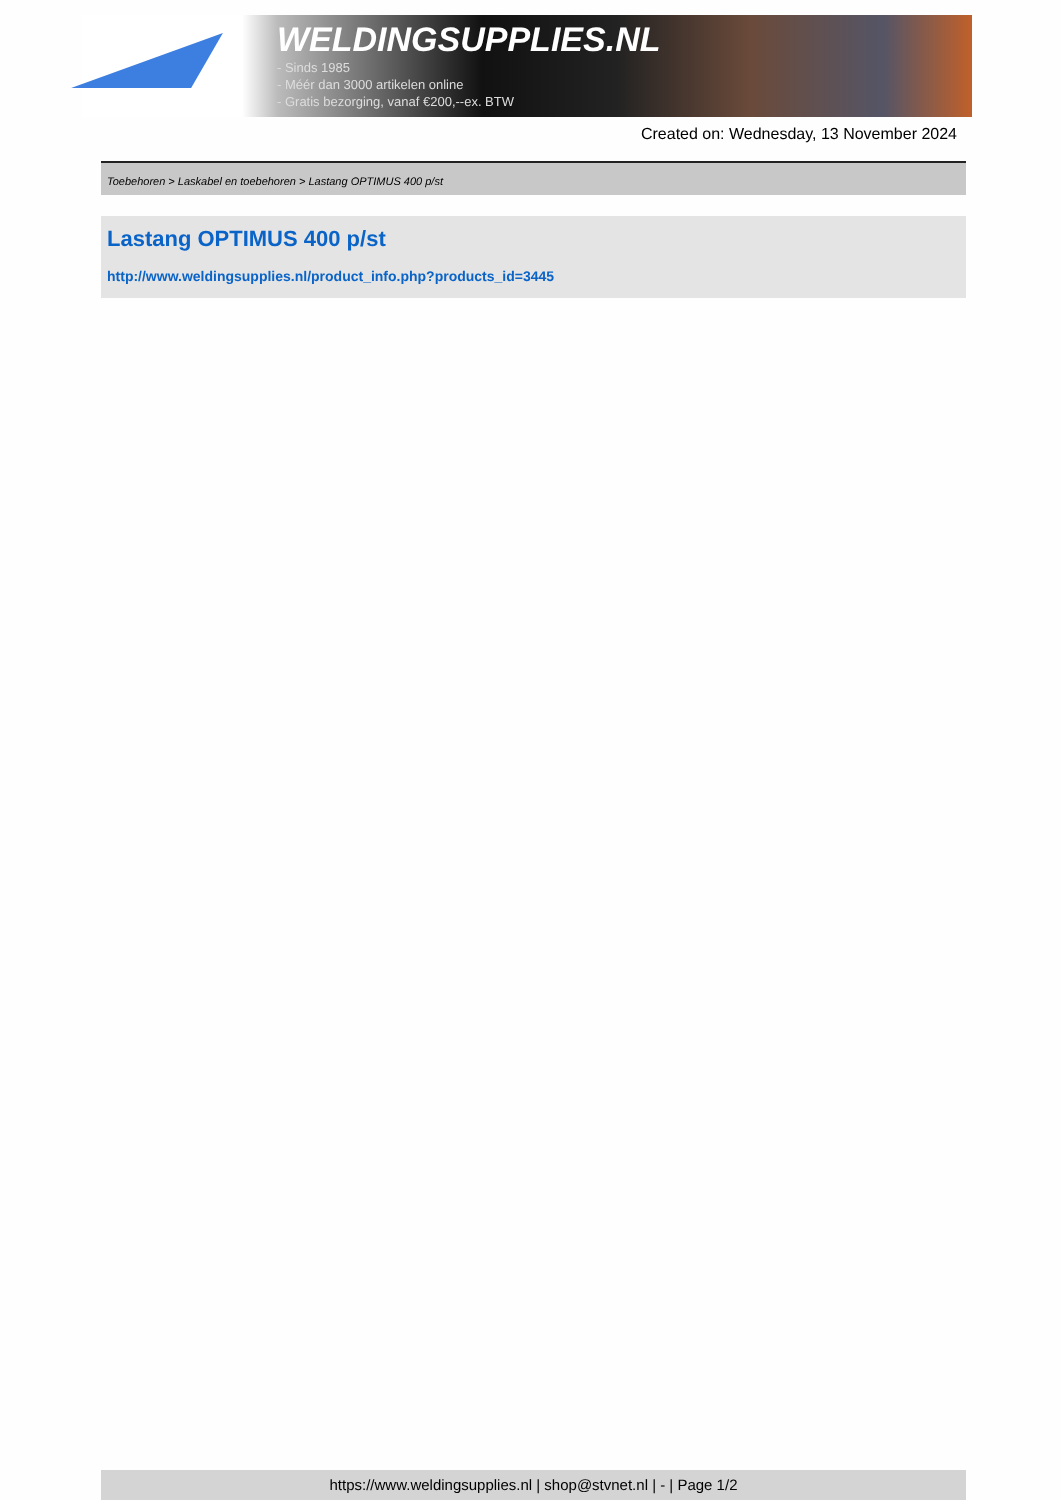WELDINGSUPPLIES.NL
- Sinds 1985
- Méér dan 3000 artikelen online
- Gratis bezorging, vanaf €200,--ex. BTW
Created on: Wednesday, 13 November 2024
Toebehoren > Laskabel en toebehoren > Lastang OPTIMUS 400 p/st
Lastang OPTIMUS 400 p/st
http://www.weldingsupplies.nl/product_info.php?products_id=3445
https://www.weldingsupplies.nl | shop@stvnet.nl | - | Page 1/2